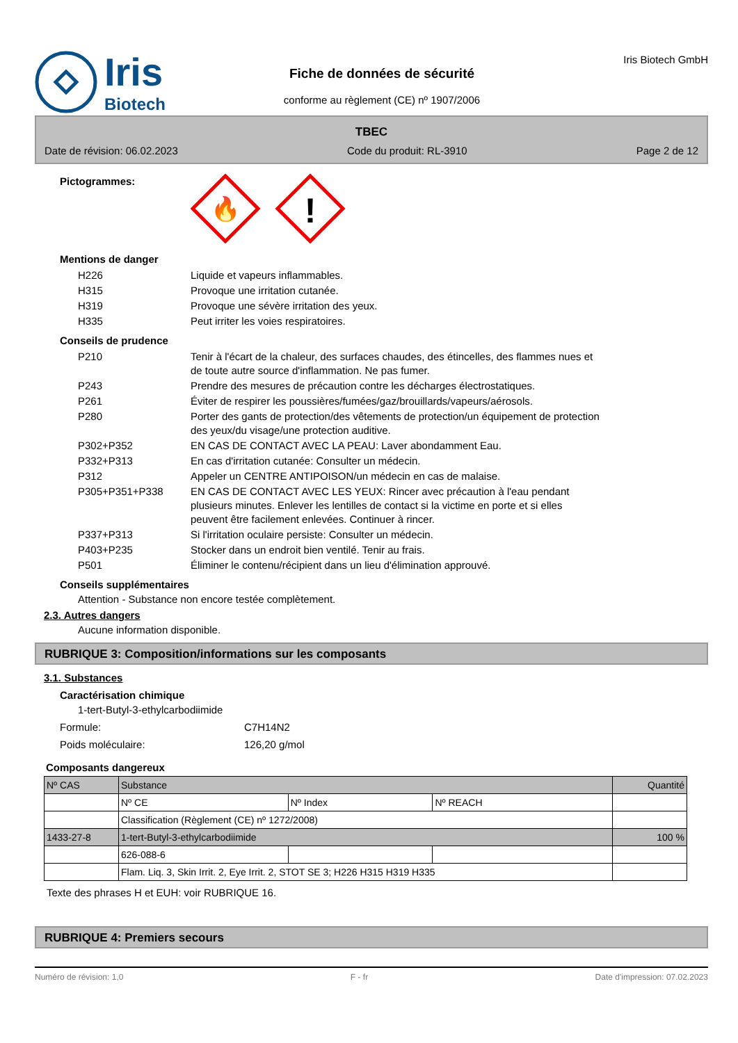Iris
Biotech
Fiche de données de sécurité
conforme au règlement (CE) nº 1907/2006
Iris Biotech GmbH
TBEC
Date de révision: 06.02.2023 Code du produit: RL-3910 Page 2 de 12
Pictogrammes:
🔥
!
Mentions de danger
| H226 | Liquide et vapeurs inflammables. |
| H315 | Provoque une irritation cutanée. |
| H319 | Provoque une sévère irritation des yeux. |
| H335 | Peut irriter les voies respiratoires. |
Conseils de prudence
| P210 | Tenir à l'écart de la chaleur, des surfaces chaudes, des étincelles, des flammes nues et de toute autre source d'inflammation. Ne pas fumer. |
| P243 | Prendre des mesures de précaution contre les décharges électrostatiques. |
| P261 | Éviter de respirer les poussières/fumées/gaz/brouillards/vapeurs/aérosols. |
| P280 | Porter des gants de protection/des vêtements de protection/un équipement de protection des yeux/du visage/une protection auditive. |
| P302+P352 | EN CAS DE CONTACT AVEC LA PEAU: Laver abondamment Eau. |
| P332+P313 | En cas d'irritation cutanée: Consulter un médecin. |
| P312 | Appeler un CENTRE ANTIPOISON/un médecin en cas de malaise. |
| P305+P351+P338 | EN CAS DE CONTACT AVEC LES YEUX: Rincer avec précaution à l'eau pendant plusieurs minutes. Enlever les lentilles de contact si la victime en porte et si elles peuvent être facilement enlevées. Continuer à rincer. |
| P337+P313 | Si l'irritation oculaire persiste: Consulter un médecin. |
| P403+P235 | Stocker dans un endroit bien ventilé. Tenir au frais. |
| P501 | Éliminer le contenu/récipient dans un lieu d'élimination approuvé. |
Conseils supplémentaires
Attention - Substance non encore testée complètement.
2.3. Autres dangers
Aucune information disponible.
RUBRIQUE 3: Composition/informations sur les composants
3.1. Substances
Caractérisation chimique
1-tert-Butyl-3-ethylcarbodiimide
Formule: C7H14N2
Poids moléculaire: 126,20 g/mol
Composants dangereux
| Nº CAS | Substance | | | Quantité |
| --- | --- | --- | --- | --- |
| | Nº CE | Nº Index | Nº REACH | |
| | Classification (Règlement (CE) nº 1272/2008) | | | |
| 1433-27-8 | 1-tert-Butyl-3-ethylcarbodiimide | | | 100 % |
| | 626-088-6 | | | |
| | Flam. Liq. 3, Skin Irrit. 2, Eye Irrit. 2, STOT SE 3; H226 H315 H319 H335 | | | |
Texte des phrases H et EUH: voir RUBRIQUE 16.
RUBRIQUE 4: Premiers secours
Numéro de révision: 1,0 F - fr Date d'impression: 07.02.2023